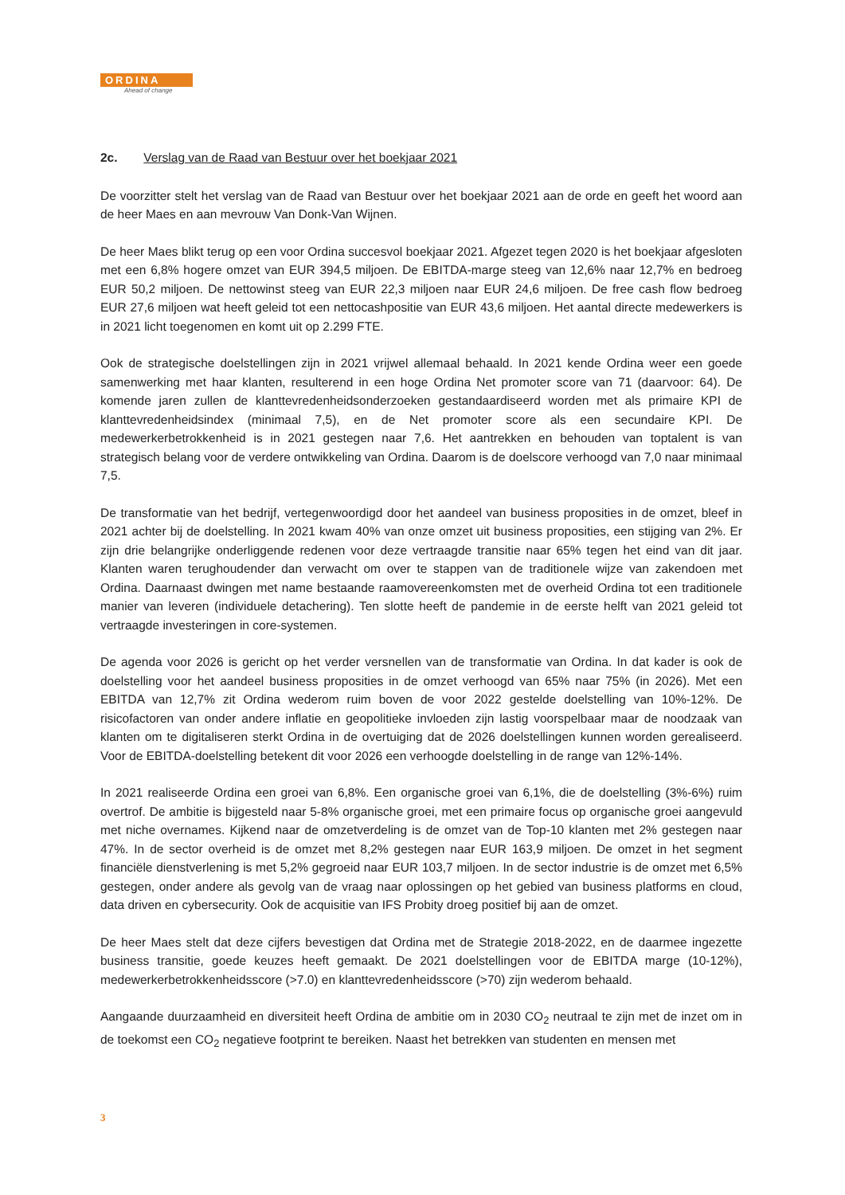ORDINA
Ahead of change
2c. Verslag van de Raad van Bestuur over het boekjaar 2021
De voorzitter stelt het verslag van de Raad van Bestuur over het boekjaar 2021 aan de orde en geeft het woord aan de heer Maes en aan mevrouw Van Donk-Van Wijnen.
De heer Maes blikt terug op een voor Ordina succesvol boekjaar 2021. Afgezet tegen 2020 is het boekjaar afgesloten met een 6,8% hogere omzet van EUR 394,5 miljoen. De EBITDA-marge steeg van 12,6% naar 12,7% en bedroeg EUR 50,2 miljoen. De nettowinst steeg van EUR 22,3 miljoen naar EUR 24,6 miljoen. De free cash flow bedroeg EUR 27,6 miljoen wat heeft geleid tot een nettocashpositie van EUR 43,6 miljoen. Het aantal directe medewerkers is in 2021 licht toegenomen en komt uit op 2.299 FTE.
Ook de strategische doelstellingen zijn in 2021 vrijwel allemaal behaald. In 2021 kende Ordina weer een goede samenwerking met haar klanten, resulterend in een hoge Ordina Net promoter score van 71 (daarvoor: 64). De komende jaren zullen de klanttevredenheidsonderzoeken gestandaardiseerd worden met als primaire KPI de klanttevredenheidsindex (minimaal 7,5), en de Net promoter score als een secundaire KPI. De medewerkerbetrokkenheid is in 2021 gestegen naar 7,6. Het aantrekken en behouden van toptalent is van strategisch belang voor de verdere ontwikkeling van Ordina. Daarom is de doelscore verhoogd van 7,0 naar minimaal 7,5.
De transformatie van het bedrijf, vertegenwoordigd door het aandeel van business proposities in de omzet, bleef in 2021 achter bij de doelstelling. In 2021 kwam 40% van onze omzet uit business proposities, een stijging van 2%. Er zijn drie belangrijke onderliggende redenen voor deze vertraagde transitie naar 65% tegen het eind van dit jaar. Klanten waren terughoudender dan verwacht om over te stappen van de traditionele wijze van zakendoen met Ordina. Daarnaast dwingen met name bestaande raamovereenkomsten met de overheid Ordina tot een traditionele manier van leveren (individuele detachering). Ten slotte heeft de pandemie in de eerste helft van 2021 geleid tot vertraagde investeringen in core-systemen.
De agenda voor 2026 is gericht op het verder versnellen van de transformatie van Ordina. In dat kader is ook de doelstelling voor het aandeel business proposities in de omzet verhoogd van 65% naar 75% (in 2026). Met een EBITDA van 12,7% zit Ordina wederom ruim boven de voor 2022 gestelde doelstelling van 10%-12%. De risicofactoren van onder andere inflatie en geopolitieke invloeden zijn lastig voorspelbaar maar de noodzaak van klanten om te digitaliseren sterkt Ordina in de overtuiging dat de 2026 doelstellingen kunnen worden gerealiseerd. Voor de EBITDA-doelstelling betekent dit voor 2026 een verhoogde doelstelling in de range van 12%-14%.
In 2021 realiseerde Ordina een groei van 6,8%. Een organische groei van 6,1%, die de doelstelling (3%-6%) ruim overtrof. De ambitie is bijgesteld naar 5-8% organische groei, met een primaire focus op organische groei aangevuld met niche overnames. Kijkend naar de omzetverdeling is de omzet van de Top-10 klanten met 2% gestegen naar 47%. In de sector overheid is de omzet met 8,2% gestegen naar EUR 163,9 miljoen. De omzet in het segment financiële dienstverlening is met 5,2% gegroeid naar EUR 103,7 miljoen. In de sector industrie is de omzet met 6,5% gestegen, onder andere als gevolg van de vraag naar oplossingen op het gebied van business platforms en cloud, data driven en cybersecurity. Ook de acquisitie van IFS Probity droeg positief bij aan de omzet.
De heer Maes stelt dat deze cijfers bevestigen dat Ordina met de Strategie 2018-2022, en de daarmee ingezette business transitie, goede keuzes heeft gemaakt. De 2021 doelstellingen voor de EBITDA marge (10-12%), medewerkerbetrokkenheidsscore (>7.0) en klanttevredenheidsscore (>70) zijn wederom behaald.
Aangaande duurzaamheid en diversiteit heeft Ordina de ambitie om in 2030 CO<sub>2</sub> neutraal te zijn met de inzet om in de toekomst een CO<sub>2</sub> negatieve footprint te bereiken. Naast het betrekken van studenten en mensen met
3